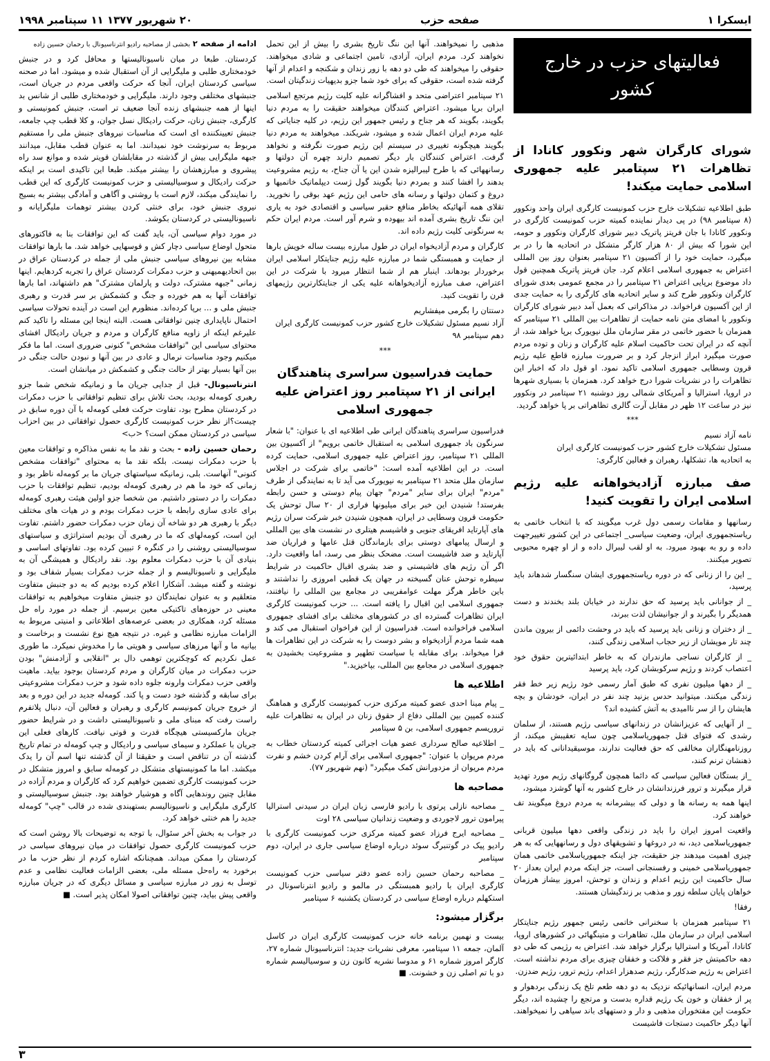ایسکرا ۱ صفحه حزب ۲۰ شهریور ۱۳۷۷ ۱۱ سپتامبر ۱۹۹۸
فعالیتهای حزب در خارج کشور
شورای کارگران شهر ونکوور کانادا از تظاهرات ۲۱ سپتامبر علیه جمهوری اسلامی حمایت میکند!
طبق اطلاعیه تشکیلات خارج حزب کمونیست کارگری ایران واحد ونکوور (۸ سپتامبر ۹۸) در پی دیدار نماینده کمیته حزب کمونیست کارگری در ونکوور کانادا با جان فریتز پاتریک دبیر شورای کارگران ونکوور و حومه، این شورا که بیش از ۸۰ هزار کارگر متشکل در اتحادیه ها را در بر میگیرد، حمایت خود را از آکسیون ۲۱ سپتامبر بعنوان روز بین المللی اعتراض به جمهوری اسلامی اعلام کرد. جان فریتز پاتریک همچنین قول داد موضوع برپایی اعتراض ۲۱ سپتامبر را در مجمع عمومی بعدی شورای کارگران ونکوور طرح کند و سایر اتحادیه های کارگری را به حمایت جدی از این آکسیون فراخواند. در مذاکراتی که بعمل آمد دبیر شورای کارگران ونکوور با امضای متن نامه حمایت از تظاهرات بین المللی ۲۱ سپتامبر که همزمان با حضور خاتمی در مقر سازمان ملل نیویورک برپا خواهد شد، از آنچه که در ایران تحت حاکمیت اسلام علیه کارگران و زنان و توده مردم صورت میگیرد ابراز انزجار کرد و بر ضرورت مبارزه قاطع علیه رژیم قرون وسطایی جمهوری اسلامی تاکید نمود. او قول داد که اخبار این تظاهرات را در نشریات شورا درج خواهد کرد. همزمان با بسیاری شهرها در اروپا، استرالیا و آمریکای شمالی روز دوشنبه ۲۱ سپتامبر در ونکوور نیز در ساعت ۱۲ ظهر در مقابل آرت گالری تظاهراتی بر پا خواهد گردید.
***
نامه آزاد نسیم
مسئول تشکیلات خارج کشور حزب کمونیست کارگری ایران
به اتحادیه ها، تشکلها، رهبران و فعالین کارگری:
صف مبارزه آزادیخواهانه علیه رژیم اسلامی ایران را تقویت کنید!
رسانهها و مقامات رسمی دول غرب میگویند که با انتخاب خاتمی به ریاستجمهوری ایران، وضعیت سیاسی_ اجتماعی در این کشور تغییرجهت داده و رو به بهبود میرود. به او لقب لیبرال داده و از او چهره محبوبی تصویر میکنند.
_ این را از زنانی که در دوره ریاستجمهوری ایشان سنگسار شدهاند باید پرسید،
_ از جوانانی باید پرسید که حق ندارند در خیابان بلند بخندند و دست همدیگر را بگیرند و از جوانیشان لذت ببرند،
_ از دختران و زنانی باید پرسید که باید در وحشت دائمی از بیرون ماندن چند تار مویشان از زیر حجاب اسلامی زندگی کنند،
_ از کارگران نساجی مازندران که به خاطر ابتدائیترین حقوق خود اعتصاب کردند و رژیم سرکوبشان کرد، باید پرسید
_ از دهها میلیون نفری که طبق آمار رسمی خود رژیم زیر خط فقر زندگی میکنند. میتوانید حدس بزنید چند نفر در ایران، خودشان و بچه هایشان را از سر ناامیدی به آتش کشیده اند؟
_ از آنهایی که عزیزانشان در زندانهای سیاسی رژیم هستند، از سلمان رشدی که فتوای قتل جمهوریاسلامی چون سایه تعقیبش میکند، از روزنامهنگاران مخالفی که حق فعالیت ندارند، موسیقیدانانی که باید در ذهنشان ترنم کنند،
_از بستگان فعالین سیاسی که دائما همچون گروگانهای رژیم مورد تهدید قرار میگیرند و ترور فرزندانشان در خارج کشور به آنها گوشزد میشود،
اینها همه به رسانه ها و دولی که بیشرمانه به مردم دروغ میگویند تف خواهند کرد.
واقعیت امروز ایران را باید در زندگی واقعی دهها میلیون قربانی جمهوریاسلامی دید، نه در دروغها و تشویقهای دول و رسانههایی که به هر چیزی اهمیت میدهند جز حقیقت، جز اینکه جمهوریاسلامی خاتمی همان جمهوریاسلامی خمینی و رفسنجانی است، جز اینکه مردم ایران بعداز ۲۰ سال حاکمیت این رژیم اعدام و زندان و توحش، امروز بیشاز هرزمان خواهان پایان سلطه زور و مذهب بر زندگیشان هستند.
رفقا!
۲۱ سپتامبر همزمان با سخنرانی خاتمی رئیس جمهور رژیم جنایتکار اسلامی ایران در سازمان ملل، تظاهرات و متینگهائی در کشورهای اروپا، کانادا، آمریکا و استرالیا برگزار خواهد شد. اعتراض به رژیمی که طی دو دهه حاکمیتش جز فقر و فلاکت و خفقان چیزی برای مردم نداشته است. اعتراض به رژیم ضدکارگر، رژیم صدهزار اعدام، رژیم ترور، رژیم ضدزن.
مردم ایران، انسانهائیکه نزدیک به دو دهه طعم تلخ یک زندگی بردهوار و پر از خفقان و خون یک رژیم قداره بدست و مرتجع را چشیده اند، دیگر حکومت این مفتخوران مذهبی و دار و دستههای باند سیاهی را نمیخواهند. آنها دیگر حاکمیت دستجات فاشیست
مذهبی را نمیخواهند. آنها این ننگ تاریخ بشری را بیش از این تحمل نخواهند کرد. مردم ایران، آزادی، تامین اجتماعی و شادی میخواهند. حقوقی را میخواهند که طی دو دهه با زور زندان و شکنجه و اعدام از آنها گرفته شده است، حقوقی که برای خود شما جزو بدیهیات زندگیتان است.
۲۱ سپتامبر اعتراضی متحد و افشاگرانه علیه کلیت رژیم مرتجع اسلامی ایران برپا میشود. اعتراض کنندگان میخواهند حقیقت را به مردم دنیا بگویند، بگویند که هر جناح و رئیس جمهور این رژیم، در کلیه جنایاتی که علیه مردم ایران اعمال شده و میشود، شریکند. میخواهند به مردم دنیا بگویند هیچگونه تغییری در سیستم این رژیم صورت نگرفته و نخواهد گرفت. اعتراض کنندگان بار دیگر تصمیم دارند چهره آن دولتها و رسانههائی که با طرح لیبرالیزه شدن این یا آن جناح، به رژیم مشروعیت بدهند را افشا کنند و بمردم دنیا بگویند گول ژست دیپلماتیک خاتمیها و دروغ و کتمان دولتها و رسانه های حامی این رژیم عهد بوقی را نخورید. تقلای همه آنهائیکه بخاطر منافع حقیر سیاسی و اقتصادی خود به یاری این ننگ تاریخ بشری آمده اند بیهوده و شرم آور است. مردم ایران حکم به سرنگونی کلیت رژیم داده اند.
کارگران و مردم آزادیخواه ایران در طول مبارزه بیست ساله خویش بارها از حمایت و همبستگی شما در مبارزه علیه رژیم جنایتکار اسلامی ایران برخوردار بودهاند. اینبار هم از شما انتظار میرود با شرکت در این اعتراض، صف مبارزه آزادیخواهانه علیه یکی از جنایتکارترین رژیمهای قرن را تقویت کنید.
دستتان را بگرمی میفشاریم
آزاد نسیم مسئول تشکیلات خارج کشور حزب کمونیست کارگری ایران
دهم سپتامبر ۹۸
***
حمایت فدراسیون سراسری پناهندگان ایرانی از ۲۱ سپتامبر روز اعتراض علیه جمهوری اسلامی
فدراسیون سراسری پناهندگان ایرانی طی اطلاعیه ای با عنوان: "با شعار سرنگون باد جمهوری اسلامی به استقبال خاتمی برویم" از آکسیون بین المللی ۲۱ سپتامبر، روز اعتراض علیه جمهوری اسلامی، حمایت کرده است. در این اطلاعیه آمده است: "خاتمی برای شرکت در اجلاس سازمان ملل متحد ۲۱ سپتامبر به نیویورک می آید تا به نمایندگی از طرف "مردم" ایران برای سایر "مردم" جهان پیام دوستی و حسن رابطه بفرستد! شنیدن این خبر برای میلیونها فراری از ۲۰ سال توحش یک حکومت قرون وسطایی در ایران، همچون شنیدن خبر شرکت سران رژیم های آپارتاید افریقای جنوبی و فاشیسم هیتلری در نشست های بین المللی و ارسال پیامهای دوستی برای بازماندگان قتل عامها و فراریان ضد آپارتاید و ضد فاشیست است. مضحک بنظر می رسد، اما واقعیت دارد. اگر آن رژیم های فاشیستی و ضد بشری اقبال حاکمیت در شرایط سیطره توحش عنان گسیخته در جهان یک قطبی امروزی را نداشتند و باین خاطر هرگز مهلت عوامفریبی در مجامع بین المللی را نیافتند، جمهوری اسلامی این اقبال را یافته است. ... حزب کمونیست کارگری ایران تظاهرات گسترده ای در کشورهای مختلف برای افشای جمهوری اسلامی فراخوانده است. فدراسیون از این فراخوان استقبال می کند و همه شما مردم آزادیخواه و بشر دوست را به شرکت در این تظاهرات ها فرا میخواند. برای مقابله با سیاست تطهیر و مشروعیت بخشیدن به جمهوری اسلامی در مجامع بین المللی، بپاخیزید."
اطلاعیه ها
_ پیام مینا احدی عضو کمیته مرکزی حزب کمونیست کارگری و هماهنگ کننده کمپین بین المللی دفاع از حقوق زنان در ایران به تظاهرات علیه تروریسم جمهوری اسلامی، بن ۵ سپتامبر
_ اطلاعیه صالح سرداری عضو هیات اجرائی کمیته کردستان خطاب به مردم مریوان با عنوان: "جمهوری اسلامی برای آرام کردن خشم و نفرت مردم مریوان از مزدورانش کمک میگیرد" (نهم شهریور ۷۷).
مصاحبه ها
_ مصاحبه نازلی پرتوی با رادیو فارسی زبان ایران در سیدنی استرالیا پیرامون ترور لاجوردی و وضعیت زندانیان سیاسی ۲۸ اوت
_ مصاحبه ایرج فرزاد عضو کمیته مرکزی حزب کمونیست کارگری با رادیو پیک در گوتنبرگ سوئد درباره اوضاع سیاسی جاری در ایران، دوم سپتامبر
_ مصاحبه رحمان حسین زاده عضو دفتر سیاسی حزب کمونیست کارگری ایران با رادیو همبستگی در مالمو و رادیو انترناسونال در استکهلم درباره اوضاع سیاسی در کردستان یکشنبه ۶ سپتامبر
برگزار میشود:
بیست و نهمین برنامه خانه حزب کمونیست کارگری ایران در کاسل آلمان، جمعه ۱۱ سپتامبر، معرفی نشریات جدید: انترناسیونال شماره ۲۷، کارگر امروز شماره ۶۱ و مدوسا نشریه کانون زن و سوسیالیسم شماره دو با تم اصلی زن و خشونت. ■
ادامه از صفحه ۲ بخشی از مصاحبه رادیو انترناسیونال با رحمان حسین زاده
کردستان. طبعا در میان ناسیونالیستها و محافل کرد و در جنبش خودمختاری طلبی و ملیگرایی از آن استقبال شده و میشود. اما در صحنه سیاسی کردستان ایران، آنجا که حرکت واقعی مردم در جریان است، جنبشهای مختلفی وجود دارند. ملیگرایی و خودمختاری طلبی از شانس بد اینها از همه جنبشهای زنده آنجا ضعیف تر است، جنبش کمونیستی و کارگری، جنبش زنان، حرکت رادیکال نسل جوان، و کلا قطب چپ جامعه، جنبش تعیینکننده ای است که مناسبات نیروهای جنبش ملی را مستقیم مربوط به سرنوشت خود نمیدانند. اما به عنوان قطب مقابل، میدانند جبهه ملیگرایی بیش از گذشته در مقابلشان قویتر شده و موانع سد راه پیشروی و مبارزهشان را بیشتر میکند. طبعا این تاکیدی است بر اینکه حرکت رادیکال و سوسیالیستی و حزب کمونیست کارگری که این قطب را نمایندگی میکند، لازم است با روشنی و آگاهی و آمادگی بیشتر به بسیج نیروی جنبش خود، برای خنثی کردن بیشتر توهمات ملیگرایانه و ناسیونالیستی در کردستان بکوشد.
در مورد دوام سیاسی آن، باید گفت که این توافقات بنا به فاکتورهای متحول اوضاع سیاسی دچار کش و قوسهایی خواهد شد. ما بارها توافقات مشابه بین نیروهای سیاسی جنبش ملی از جمله در کردستان عراق در بین اتحادیهمیهنی و حزب دمکرات کردستان عراق را تجربه کردهایم. اینها زمانی "جبهه مشترک، دولت و پارلمان مشترک" هم داشتهاند، اما بارها توافقات آنها به هم خورده و جنگ و کشمکش بر سر قدرت و رهبری جنبش ملی و ... برپا کرده‌اند. منظورم این است در آینده تحولات سیاسی احتمال ناپایداری چنین توافقاتی هست. البته اینجا این مسئله را تاکید کنم علیرغم اینکه از زاویه منافع کارگران و مردم و جریان رادیکال افشای محتوای سیاسی این "توافقات مشخص" کنونی ضروری است. اما ما فکر میکنیم وجود مناسبات نرمال و عادی در بین آنها و نبودن حالت جنگی در بین آنها بسیار بهتر از حالت جنگی و کشمکش در میانشان است.
انترناسیونال- قبل از جدایی جریان ما و زمانیکه شخص شما جزو رهبری کومه‌له بودید، بحث تلاش برای تنظیم توافقاتی با حزب دمکرات در کردستان مطرح بود، تفاوت حرکت فعلی کومه‌له با آن دوره سابق در چیست؟از نظر حزب کمونیست کارگری حصول توافقاتی در بین احزاب سیاسی در کردستان ممکن است؟ <ب>
رحمان حسین زاده - بحث و نقد ما به نفس مذاکره و توافقات معین با حزب دمکرات نیست. بلکه نقد ما به محتوای "توافقات مشخص کنونی" آنهاست. بلی، زمانیکه سیاستهای جریان ما بر کومه‌له ناظر بود و زمانی که خود ما هم در رهبری کومه‌له بودیم، تنظیم توافقات با حزب دمکرات را در دستور داشتیم. من شخصا جزو اولین هیئت رهبری کومه‌له برای عادی سازی رابطه با حزب دمکرات بودم و در هیات های مختلف دیگر با رهبری هر دو شاخه آن زمان حزب دمکرات حضور داشتم. تفاوت این است، کومه‌لهای که ما در رهبری آن بودیم استراتژی و سیاستهای سوسیالیستی روشنی را در کنگره ۶ تبیین کرده بود. تفاوتهای اساسی و بنیادی آن با حزب دمکرات معلوم بود. نقد رادیکال و همیشگی آن به ملیگرایی و ناسیونالیسم و از جمله حزب دمکرات بسیار شفاف بود و نوشته و گفته میشد. آشکارا اعلام کرده بودیم که به دو جنبش متفاوت متعلقیم و به عنوان نمایندگان دو جنبش متفاوت میخواهیم به توافقات معینی در حوزه‌های تاکتیکی معین برسیم. از جمله در مورد راه حل مسئله کرد، همکاری در بعضی عرصه‌های اطلاعاتی و امنیتی مربوط به الزامات مبارزه نظامی و غیره. در نتیجه هیچ نوع نشست و برخاست و بیانیه ما و آنها مرزهای سیاسی و هویتی ما را مخدوش نمیکرد. ما طوری عمل نکردیم که کوچکترین توهمی دال بر "انقلابی و آزادمنش" بودن حزب دمکرات در میان کارگران و مردم کردستان بوجود بیاید. ماهیت واقعی حزب دمکرات وارونه جلوه داده شود و حزب دمکرات مشروعیتی برای سابقه و گذشته خود دست و پا کند. کومه‌له جدید در این دوره و بعد از خروج جریان کمونیسم کارگری و رهبران و فعالین آن، دنبال پلاتفرم راست رفت که مبنای ملی و ناسیونالیستی داشت و در شرایط حضور جریان مارکسیستی هیچگاه قدرت و قوتی نیافت. کارهای فعلی این جریان با عملکرد و سیمای سیاسی و رادیکال و چپ کومه‌له در تمام تاریخ گذشته آن در تناقض است و حقیقتا از آن گذشته تنها اسم آن را یدک میکشد. اما ما کمونیستهای متشکل در کومه‌له سابق و امروز متشکل در حزب کمونیست کارگری تضمین خواهیم کرد که کارگران و مردم آزاده در مقابل چنین روندهایی آگاه و هوشیار خواهند بود. جنبش سوسیالیستی و کارگری ملیگرایی و ناسیونالیسم بستهبندی شده در قالب "چپ" کومه‌له جدید را هم خنثی خواهد کرد.
در جواب به بخش آخر سئوال، با توجه به توضیحات بالا روشن است که حزب کمونیست کارگری حصول توافقات در میان نیروهای سیاسی در کردستان را ممکن میداند. همچنانکه اشاره کردم از نظر حزب ما در برخورد به راه‌حل مسئله ملی، بعضی الزامات فعالیت نظامی و عدم توسل به زور در مبارزه سیاسی و مسائل دیگری که در جریان مبارزه واقعی پیش بیاید، چنین توافقاتی اصولا امکان پذیر است. ■
۳